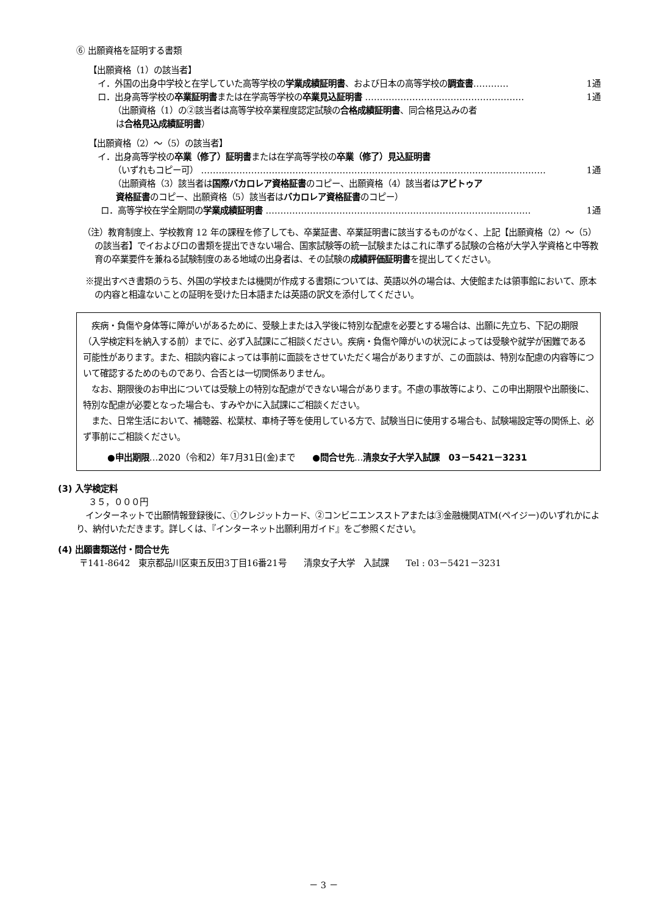⑥ 出願資格を証明する書類
【出願資格（1）の該当者】
イ．外国の出身中学校と在学していた高等学校の学業成績証明書、および日本の高等学校の調査書………… 1通
ロ．出身高等学校の卒業証明書または在学高等学校の卒業見込証明書 ……………………………………………… 1通
（出願資格（1）の②該当者は高等学校卒業程度認定試験の合格成績証明書、同合格見込みの者
は合格見込成績証明書）
【出願資格（2）～（5）の該当者】
イ．出身高等学校の卒業（修了）証明書または在学高等学校の卒業（修了）見込証明書
（いずれもコピー可） ……………………………………………………………………………………………………… 1通
（出願資格（3）該当者は国際バカロレア資格証書のコピー、出願資格（4）該当者はアビトゥア
資格証書のコピー、出願資格（5）該当者はバカロレア資格証書のコピー）
ロ．高等学校在学全期間の学業成績証明書 ……………………………………………………………………………… 1通
（注）教育制度上、学校教育 12 年の課程を修了しても、卒業証書、卒業証明書に該当するものがなく、上記【出願資格（2）～（5）の該当者】でイおよびロの書類を提出できない場合、国家試験等の統一試験またはこれに準ずる試験の合格が大学入学資格と中等教育の卒業要件を兼ねる試験制度のある地域の出身者は、その試験の成績評価証明書を提出してください。
※提出すべき書類のうち、外国の学校または機関が作成する書類については、英語以外の場合は、大使館または領事館において、原本の内容と相違ないことの証明を受けた日本語または英語の訳文を添付してください。
　疾病・負傷や身体等に障がいがあるために、受験上または入学後に特別な配慮を必要とする場合は、出願に先立ち、下記の期限（入学検定料を納入する前）までに、必ず入試課にご相談ください。疾病・負傷や障がいの状況によっては受験や就学が困難である可能性があります。また、相談内容によっては事前に面談をさせていただく場合がありますが、この面談は、特別な配慮の内容等について確認するためのものであり、合否とは一切関係ありません。
　なお、期限後のお申出については受験上の特別な配慮ができない場合があります。不慮の事故等により、この申出期限や出願後に、特別な配慮が必要となった場合も、すみやかに入試課にご相談ください。
　また、日常生活において、補聴器、松葉杖、車椅子等を使用している方で、試験当日に使用する場合も、試験場設定等の関係上、必ず事前にご相談ください。
●申出期限…2020（令和2）年7月31日(金)まで　　●問合せ先…清泉女子大学入試課　03－5421－3231
(3) 入学検定料
３５，０００円
インターネットで出願情報登録後に、①クレジットカード、②コンビニエンスストアまたは③金融機関ATM(ペイジー)のいずれかにより、納付いただきます。詳しくは、『インターネット出願利用ガイド』をご参照ください。
(4) 出願書類送付・問合せ先
〒141-8642　東京都品川区東五反田3丁目16番21号　　清泉女子大学　入試課　　Tel : 03－5421－3231
－ 3 －